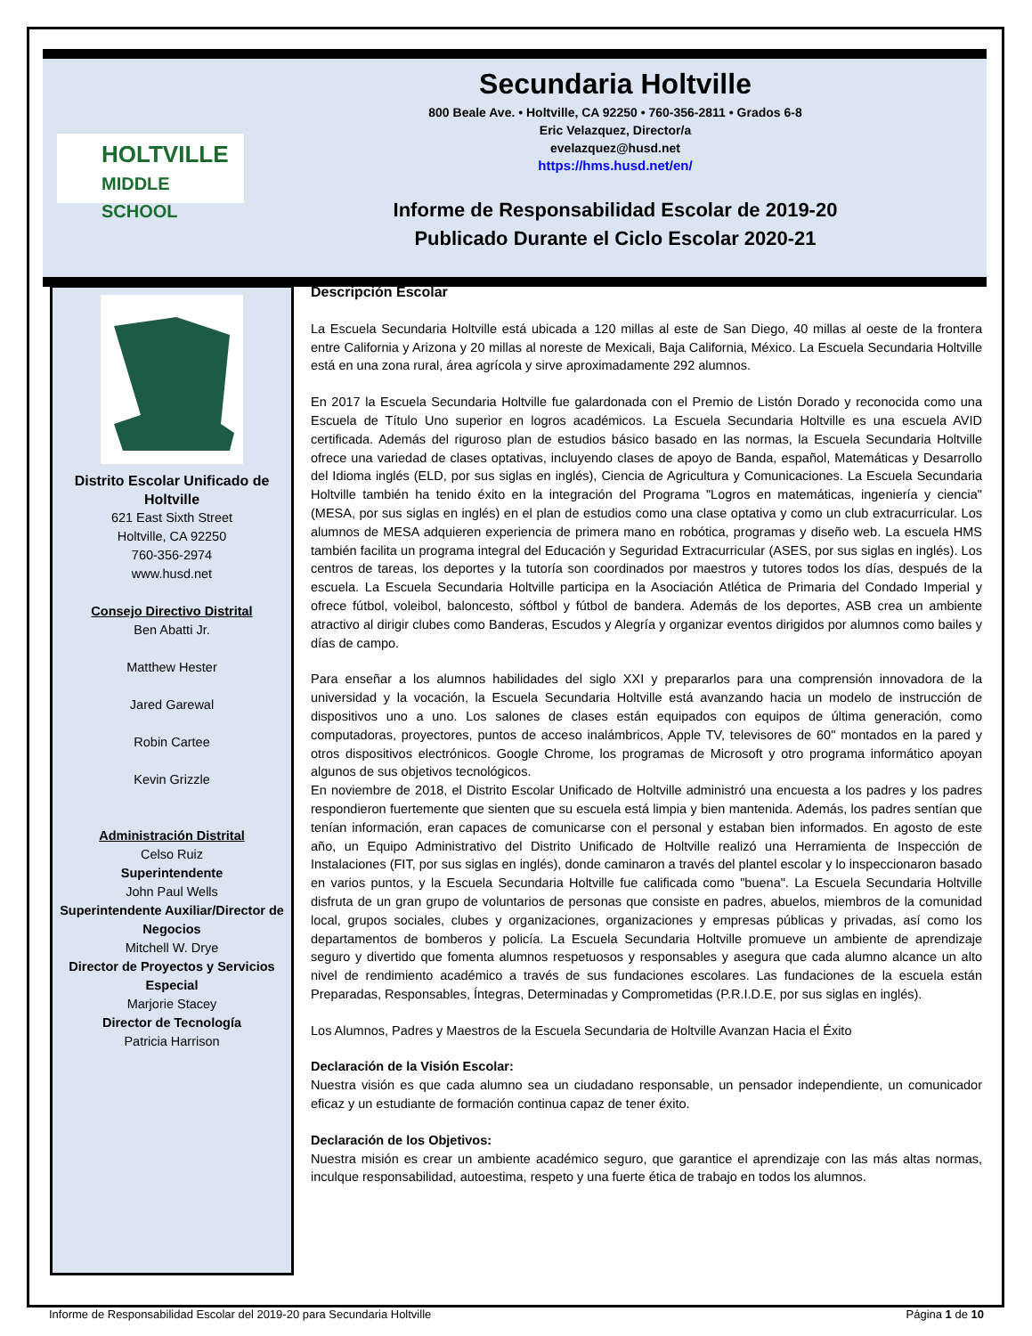HOLTVILLE
MIDDLE SCHOOL
Secundaria Holtville
800 Beale Ave. • Holtville, CA 92250 • 760-356-2811 • Grados 6-8
Eric Velazquez, Director/a
evelazquez@husd.net
https://hms.husd.net/en/
Informe de Responsabilidad Escolar de 2019-20
Publicado Durante el Ciclo Escolar 2020-21
Distrito Escolar Unificado de Holtville
621 East Sixth Street
Holtville, CA 92250
760-356-2974
www.husd.net
Consejo Directivo Distrital
Ben Abatti Jr.
Matthew Hester
Jared Garewal
Robin Cartee
Kevin Grizzle
Administración Distrital
Celso Ruiz
Superintendente
John Paul Wells
Superintendente Auxiliar/Director de Negocios
Mitchell W. Drye
Director de Proyectos y Servicios Especial
Marjorie Stacey
Director de Tecnología
Patricia Harrison
Descripción Escolar
La Escuela Secundaria Holtville está ubicada a 120 millas al este de San Diego, 40 millas al oeste de la frontera entre California y Arizona y 20 millas al noreste de Mexicali, Baja California, México. La Escuela Secundaria Holtville está en una zona rural, área agrícola y sirve aproximadamente 292 alumnos.
En 2017 la Escuela Secundaria Holtville fue galardonada con el Premio de Listón Dorado y reconocida como una Escuela de Título Uno superior en logros académicos. La Escuela Secundaria Holtville es una escuela AVID certificada. Además del riguroso plan de estudios básico basado en las normas, la Escuela Secundaria Holtville ofrece una variedad de clases optativas, incluyendo clases de apoyo de Banda, español, Matemáticas y Desarrollo del Idioma inglés (ELD, por sus siglas en inglés), Ciencia de Agricultura y Comunicaciones. La Escuela Secundaria Holtville también ha tenido éxito en la integración del Programa "Logros en matemáticas, ingeniería y ciencia" (MESA, por sus siglas en inglés) en el plan de estudios como una clase optativa y como un club extracurricular. Los alumnos de MESA adquieren experiencia de primera mano en robótica, programas y diseño web. La escuela HMS también facilita un programa integral del Educación y Seguridad Extracurricular (ASES, por sus siglas en inglés). Los centros de tareas, los deportes y la tutoría son coordinados por maestros y tutores todos los días, después de la escuela. La Escuela Secundaria Holtville participa en la Asociación Atlética de Primaria del Condado Imperial y ofrece fútbol, voleibol, baloncesto, sóftbol y fútbol de bandera. Además de los deportes, ASB crea un ambiente atractivo al dirigir clubes como Banderas, Escudos y Alegría y organizar eventos dirigidos por alumnos como bailes y días de campo.
Para enseñar a los alumnos habilidades del siglo XXI y prepararlos para una comprensión innovadora de la universidad y la vocación, la Escuela Secundaria Holtville está avanzando hacia un modelo de instrucción de dispositivos uno a uno. Los salones de clases están equipados con equipos de última generación, como computadoras, proyectores, puntos de acceso inalámbricos, Apple TV, televisores de 60" montados en la pared y otros dispositivos electrónicos. Google Chrome, los programas de Microsoft y otro programa informático apoyan algunos de sus objetivos tecnológicos.
En noviembre de 2018, el Distrito Escolar Unificado de Holtville administró una encuesta a los padres y los padres respondieron fuertemente que sienten que su escuela está limpia y bien mantenida. Además, los padres sentían que tenían información, eran capaces de comunicarse con el personal y estaban bien informados. En agosto de este año, un Equipo Administrativo del Distrito Unificado de Holtville realizó una Herramienta de Inspección de Instalaciones (FIT, por sus siglas en inglés), donde caminaron a través del plantel escolar y lo inspeccionaron basado en varios puntos, y la Escuela Secundaria Holtville fue calificada como "buena". La Escuela Secundaria Holtville disfruta de un gran grupo de voluntarios de personas que consiste en padres, abuelos, miembros de la comunidad local, grupos sociales, clubes y organizaciones, organizaciones y empresas públicas y privadas, así como los departamentos de bomberos y policía. La Escuela Secundaria Holtville promueve un ambiente de aprendizaje seguro y divertido que fomenta alumnos respetuosos y responsables y asegura que cada alumno alcance un alto nivel de rendimiento académico a través de sus fundaciones escolares. Las fundaciones de la escuela están Preparadas, Responsables, Íntegras, Determinadas y Comprometidas (P.R.I.D.E, por sus siglas en inglés).
Los Alumnos, Padres y Maestros de la Escuela Secundaria de Holtville Avanzan Hacia el Éxito
Declaración de la Visión Escolar:
Nuestra visión es que cada alumno sea un ciudadano responsable, un pensador independiente, un comunicador eficaz y un estudiante de formación continua capaz de tener éxito.
Declaración de los Objetivos:
Nuestra misión es crear un ambiente académico seguro, que garantice el aprendizaje con las más altas normas, inculque responsabilidad, autoestima, respeto y una fuerte ética de trabajo en todos los alumnos.
Informe de Responsabilidad Escolar del 2019-20 para Secundaria Holtville Página 1 de 10